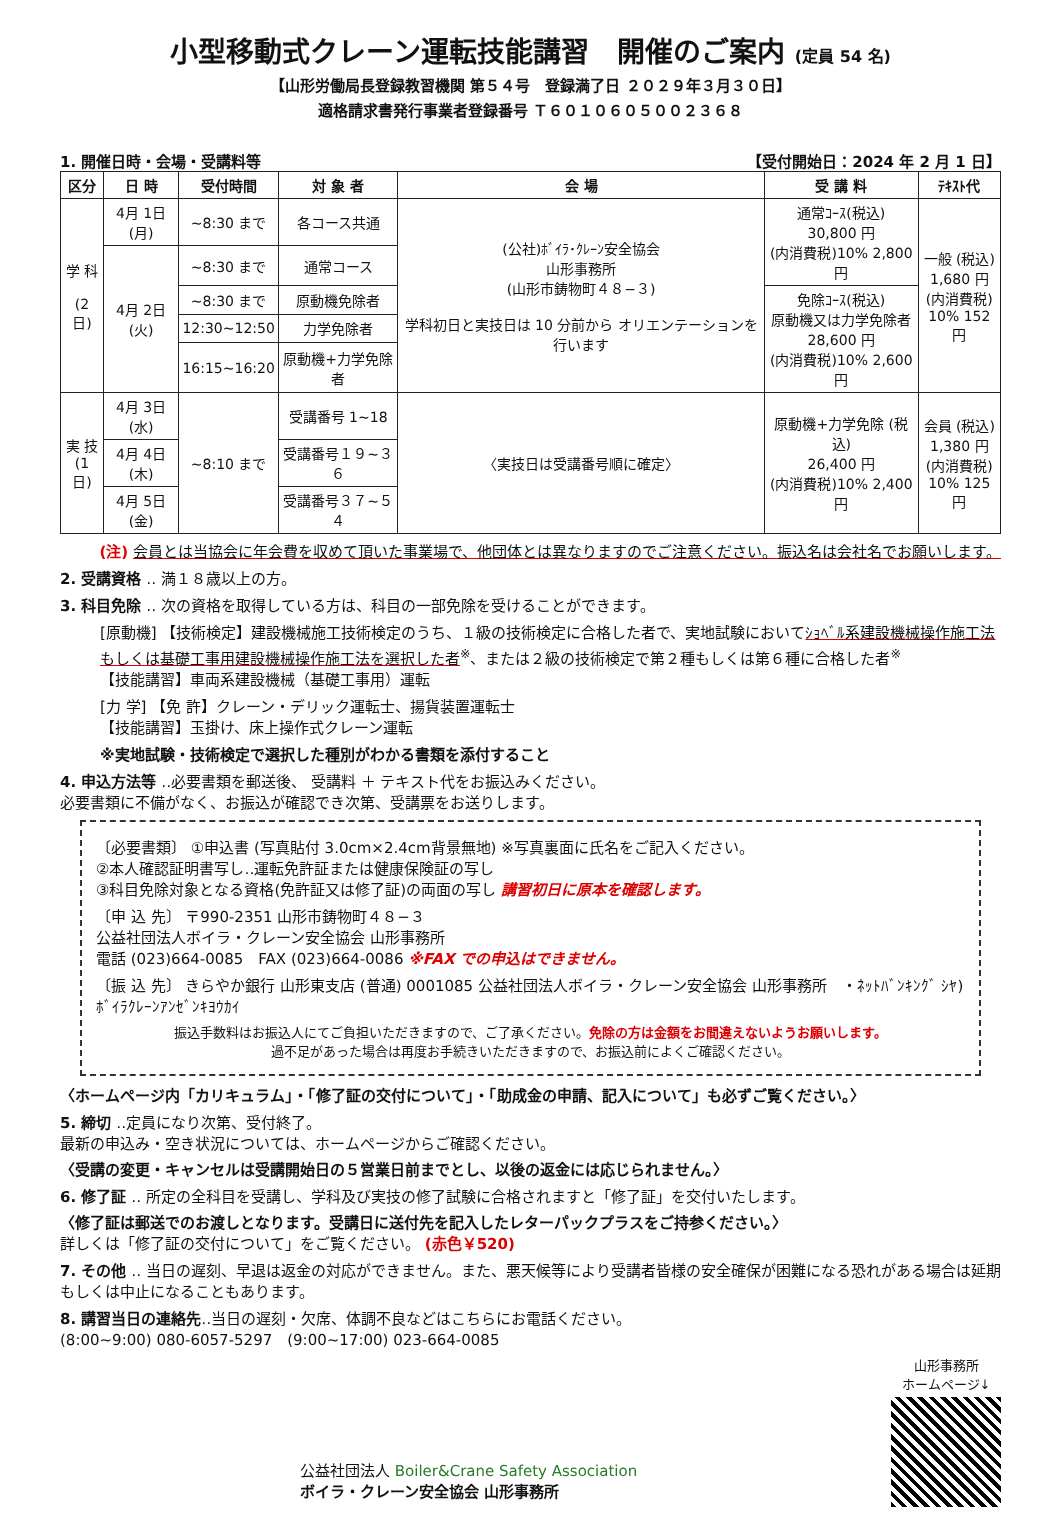小型移動式クレーン運転技能講習　開催のご案内 (定員 54 名)
【山形労働局長登録教習機関 第５４号　登録満了日 ２０２９年３月３０日】
適格請求書発行事業者登録番号 Ｔ６０１０６０５００２３６８
1. 開催日時・会場・受講料等 【受付開始日：2024 年 2 月 1 日】
| 区分 | 日 時 | 受付時間 | 対 象 者 | 会 場 | 受 講 料 | ﾃｷｽﾄ代 |
| --- | --- | --- | --- | --- | --- | --- |
| 学 科 (2 日) | 4月 1日(月) | ~8:30 まで | 各コース共通 | (公社)ﾎﾞｲﾗ･ｸﾚｰﾝ安全協会 山形事務所 (山形市鋳物町４８−３) 学科初日と実技日は 10 分前から オリエンテーションを行います | 通常ｺｰｽ(税込) 30,800 円 (内消費税)10% 2,800 円 | 一般 (税込) 1,680 円 (内消費税) 10% 152 円 |
| | 4月 2日(火) | ~8:30 まで | 通常コース | | | |
| | | ~8:30 まで | 原動機免除者 | | 免除ｺｰｽ(税込) 原動機又は力学免除者 28,600 円 (内消費税)10% 2,600 円 | |
| | | 12:30~12:50 | 力学免除者 | | | |
| | | 16:15~16:20 | 原動機+力学免除者 | | | |
| 実 技 (1 日) | 4月 3日(水) | ~8:10 まで | 受講番号 1~18 | 〈実技日は受講番号順に確定〉 | 原動機+力学免除 (税込) 26,400 円 (内消費税)10% 2,400 円 | 会員 (税込) 1,380 円 (内消費税) 10% 125 円 |
| | 4月 4日(木) | | 受講番号１９~３６ | | | |
| | 4月 5日(金) | | 受講番号３７~５４ | | | |
(注) 会員とは当協会に年会費を収めて頂いた事業場で、他団体とは異なりますのでご注意ください。振込名は会社名でお願いします。
2. 受講資格 ‥ 満１８歳以上の方。
3. 科目免除 ‥ 次の資格を取得している方は、科目の一部免除を受けることができます。
[原動機] 【技術検定】建設機械施工技術検定のうち、１級の技術検定に合格した者で、実地試験においてｼｮﾍﾞﾙ系建設機械操作施工法もしくは基礎工事用建設機械操作施工法を選択した者<sup>※</sup>、または２級の技術検定で第２種もしくは第６種に合格した者<sup>※</sup>
【技能講習】車両系建設機械（基礎工事用）運転
[力 学] 【免 許】クレーン・デリック運転士、揚貨装置運転士
【技能講習】玉掛け、床上操作式クレーン運転
※実地試験・技術検定で選択した種別がわかる書類を添付すること
4. 申込方法等 ‥必要書類を郵送後、 受講料 ＋ テキスト代をお振込みください。
必要書類に不備がなく、お振込が確認でき次第、受講票をお送りします。
〔必要書類〕 ①申込書 (写真貼付 3.0cm×2.4cm背景無地) ※写真裏面に氏名をご記入ください。
②本人確認証明書写し‥運転免許証または健康保険証の写し
③科目免除対象となる資格(免許証又は修了証)の両面の写し 講習初日に原本を確認します。
〔申 込 先〕 〒990-2351 山形市鋳物町４８−３
公益社団法人ボイラ・クレーン安全協会 山形事務所
電話 (023)664-0085　FAX (023)664-0086 ※FAX での申込はできません。
〔振 込 先〕 きらやか銀行 山形東支店 (普通) 0001085 公益社団法人ボイラ・クレーン安全協会 山形事務所　・ﾈｯﾄﾊﾞﾝｷﾝｸﾞ ｼﾔ)ﾎﾞｲﾗｸﾚｰﾝｱﾝｾﾞﾝｷﾖｳｶｲ
振込手数料はお振込人にてご負担いただきますので、ご了承ください。免除の方は金額をお間違えないようお願いします。
過不足があった場合は再度お手続きいただきますので、お振込前によくご確認ください。
〈ホームページ内「カリキュラム」・「修了証の交付について」・「助成金の申請、記入について」も必ずご覧ください。〉
5. 締切 ‥定員になり次第、受付終了。
最新の申込み・空き状況については、ホームページからご確認ください。
〈受講の変更・キャンセルは受講開始日の５営業日前までとし、以後の返金には応じられません。〉
6. 修了証 ‥ 所定の全科目を受講し、学科及び実技の修了試験に合格されますと「修了証」を交付いたします。
〈修了証は郵送でのお渡しとなります。受講日に送付先を記入したレターパックプラスをご持参ください。〉
詳しくは「修了証の交付について」をご覧ください。 (赤色￥520)
7. その他 ‥ 当日の遅刻、早退は返金の対応ができません。また、悪天候等により受講者皆様の安全確保が困難になる恐れがある場合は延期もしくは中止になることもあります。
8. 講習当日の連絡先‥当日の遅刻・欠席、体調不良などはこちらにお電話ください。
(8:00~9:00) 080-6057-5297　(9:00~17:00) 023-664-0085
公益社団法人 Boiler&Crane Safety Association
ボイラ・クレーン安全協会 山形事務所
山形事務所
ホームページ↓